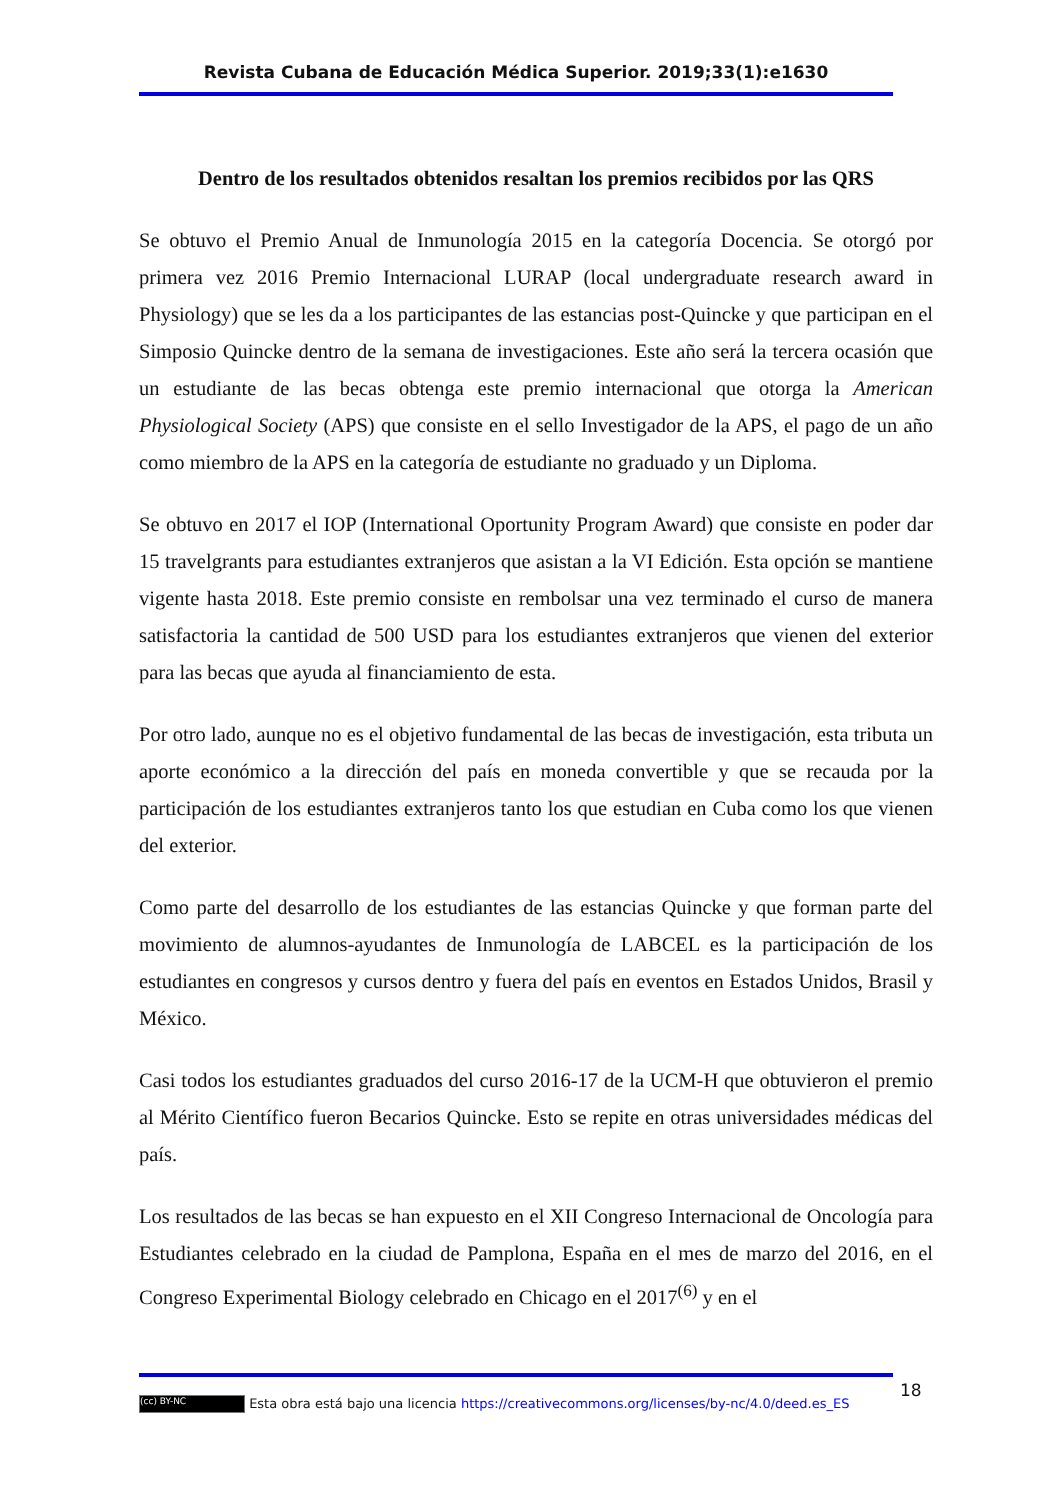Revista Cubana de Educación Médica Superior. 2019;33(1):e1630
Dentro de los resultados obtenidos resaltan los premios recibidos por las QRS
Se obtuvo el Premio Anual de Inmunología 2015 en la categoría Docencia. Se otorgó por primera vez 2016 Premio Internacional LURAP (local undergraduate research award in Physiology) que se les da a los participantes de las estancias post-Quincke y que participan en el Simposio Quincke dentro de la semana de investigaciones. Este año será la tercera ocasión que un estudiante de las becas obtenga este premio internacional que otorga la American Physiological Society (APS) que consiste en el sello Investigador de la APS, el pago de un año como miembro de la APS en la categoría de estudiante no graduado y un Diploma.
Se obtuvo en 2017 el IOP (International Oportunity Program Award) que consiste en poder dar 15 travelgrants para estudiantes extranjeros que asistan a la VI Edición. Esta opción se mantiene vigente hasta 2018. Este premio consiste en rembolsar una vez terminado el curso de manera satisfactoria la cantidad de 500 USD para los estudiantes extranjeros que vienen del exterior para las becas que ayuda al financiamiento de esta.
Por otro lado, aunque no es el objetivo fundamental de las becas de investigación, esta tributa un aporte económico a la dirección del país en moneda convertible y que se recauda por la participación de los estudiantes extranjeros tanto los que estudian en Cuba como los que vienen del exterior.
Como parte del desarrollo de los estudiantes de las estancias Quincke y que forman parte del movimiento de alumnos-ayudantes de Inmunología de LABCEL es la participación de los estudiantes en congresos y cursos dentro y fuera del país en eventos en Estados Unidos, Brasil y México.
Casi todos los estudiantes graduados del curso 2016-17 de la UCM-H que obtuvieron el premio al Mérito Científico fueron Becarios Quincke. Esto se repite en otras universidades médicas del país.
Los resultados de las becas se han expuesto en el XII Congreso Internacional de Oncología para Estudiantes celebrado en la ciudad de Pamplona, España en el mes de marzo del 2016, en el Congreso Experimental Biology celebrado en Chicago en el 2017<sup>(6)</sup> y en el
18
(cc) BY-NC Esta obra está bajo una licencia https://creativecommons.org/licenses/by-nc/4.0/deed.es_ES